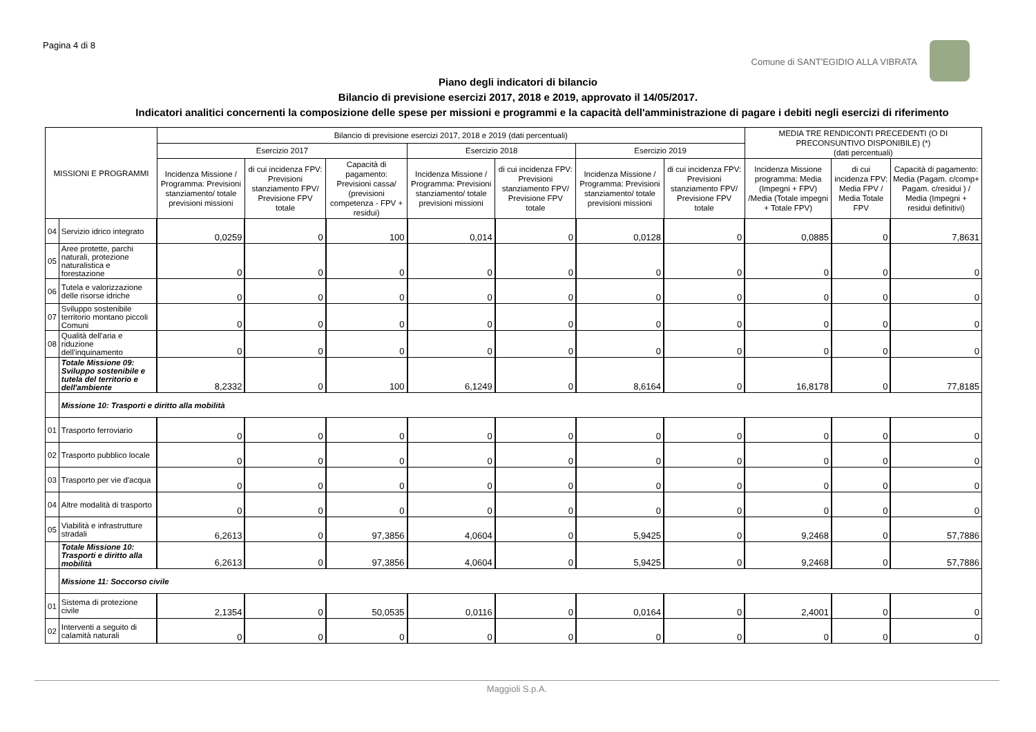Pagina 4 di 8
Comune di SANT'EGIDIO ALLA VIBRATA
Piano degli indicatori di bilancio
Bilancio di previsione esercizi 2017, 2018 e 2019, approvato il 14/05/2017.
Indicatori analitici concernenti la composizione delle spese per missioni e programmi e la capacità dell'amministrazione di pagare i debiti negli esercizi di riferimento
| MISSIONI E PROGRAMMI | | Bilancio di previsione esercizi 2017, 2018 e 2019 (dati percentuali) | | | | | | | MEDIA TRE RENDICONTI PRECEDENTI (O DI PRECONSUNTIVO DISPONIBILE) (*) (dati percentuali) | | |
| --- | --- | --- | --- | --- | --- | --- | --- | --- | --- | --- | --- |
| | | Esercizio 2017 | | | Esercizio 2018 | | Esercizio 2019 | | | | |
| | | Incidenza Missione / Programma: Previsioni stanziamento/ totale previsioni missioni | di cui incidenza FPV: Previsioni stanziamento FPV/ Previsione FPV totale | Capacità di pagamento: Previsioni cassa/ (previsioni competenza - FPV + residui) | Incidenza Missione / Programma: Previsioni stanziamento/ totale previsioni missioni | di cui incidenza FPV: Previsioni stanziamento FPV/ Previsione FPV totale | Incidenza Missione / Programma: Previsioni stanziamento/ totale previsioni missioni | di cui incidenza FPV: Previsioni stanziamento FPV/ Previsione FPV totale | Incidenza Missione programma: Media (Impegni + FPV) /Media (Totale impegni + Totale FPV) | di cui incidenza FPV: Media FPV / Media Totale FPV | Capacità di pagamento: Media (Pagam. c/comp+ Pagam. c/residui ) / Media (Impegni + residui definitivi) |
| 04 | Servizio idrico integrato | 0,0259 | 0 | 100 | 0,014 | 0 | 0,0128 | 0 | 0,0885 | 0 | 7,8631 |
| 05 | Aree protette, parchi naturali, protezione naturalistica e forestazione | 0 | 0 | 0 | 0 | 0 | 0 | 0 | 0 | 0 | 0 |
| 06 | Tutela e valorizzazione delle risorse idriche | 0 | 0 | 0 | 0 | 0 | 0 | 0 | 0 | 0 | 0 |
| 07 | Sviluppo sostenibile territorio montano piccoli Comuni | 0 | 0 | 0 | 0 | 0 | 0 | 0 | 0 | 0 | 0 |
| 08 | Qualità dell'aria e riduzione dell'inquinamento | 0 | 0 | 0 | 0 | 0 | 0 | 0 | 0 | 0 | 0 |
| | Totale Missione 09: Sviluppo sostenibile e tutela del territorio e dell'ambiente | 8,2332 | 0 | 100 | 6,1249 | 0 | 8,6164 | 0 | 16,8178 | 0 | 77,8185 |
| | Missione 10: Trasporti e diritto alla mobilità | | | | | | | | | | |
| 01 | Trasporto ferroviario | 0 | 0 | 0 | 0 | 0 | 0 | 0 | 0 | 0 | 0 |
| 02 | Trasporto pubblico locale | 0 | 0 | 0 | 0 | 0 | 0 | 0 | 0 | 0 | 0 |
| 03 | Trasporto per vie d'acqua | 0 | 0 | 0 | 0 | 0 | 0 | 0 | 0 | 0 | 0 |
| 04 | Altre modalità di trasporto | 0 | 0 | 0 | 0 | 0 | 0 | 0 | 0 | 0 | 0 |
| 05 | Viabilità e infrastrutture stradali | 6,2613 | 0 | 97,3856 | 4,0604 | 0 | 5,9425 | 0 | 9,2468 | 0 | 57,7886 |
| | Totale Missione 10: Trasporti e diritto alla mobilità | 6,2613 | 0 | 97,3856 | 4,0604 | 0 | 5,9425 | 0 | 9,2468 | 0 | 57,7886 |
| | Missione 11: Soccorso civile | | | | | | | | | | |
| 01 | Sistema di protezione civile | 2,1354 | 0 | 50,0535 | 0,0116 | 0 | 0,0164 | 0 | 2,4001 | 0 | 0 |
| 02 | Interventi a seguito di calamità naturali | 0 | 0 | 0 | 0 | 0 | 0 | 0 | 0 | 0 | 0 |
Maggioli S.p.A.